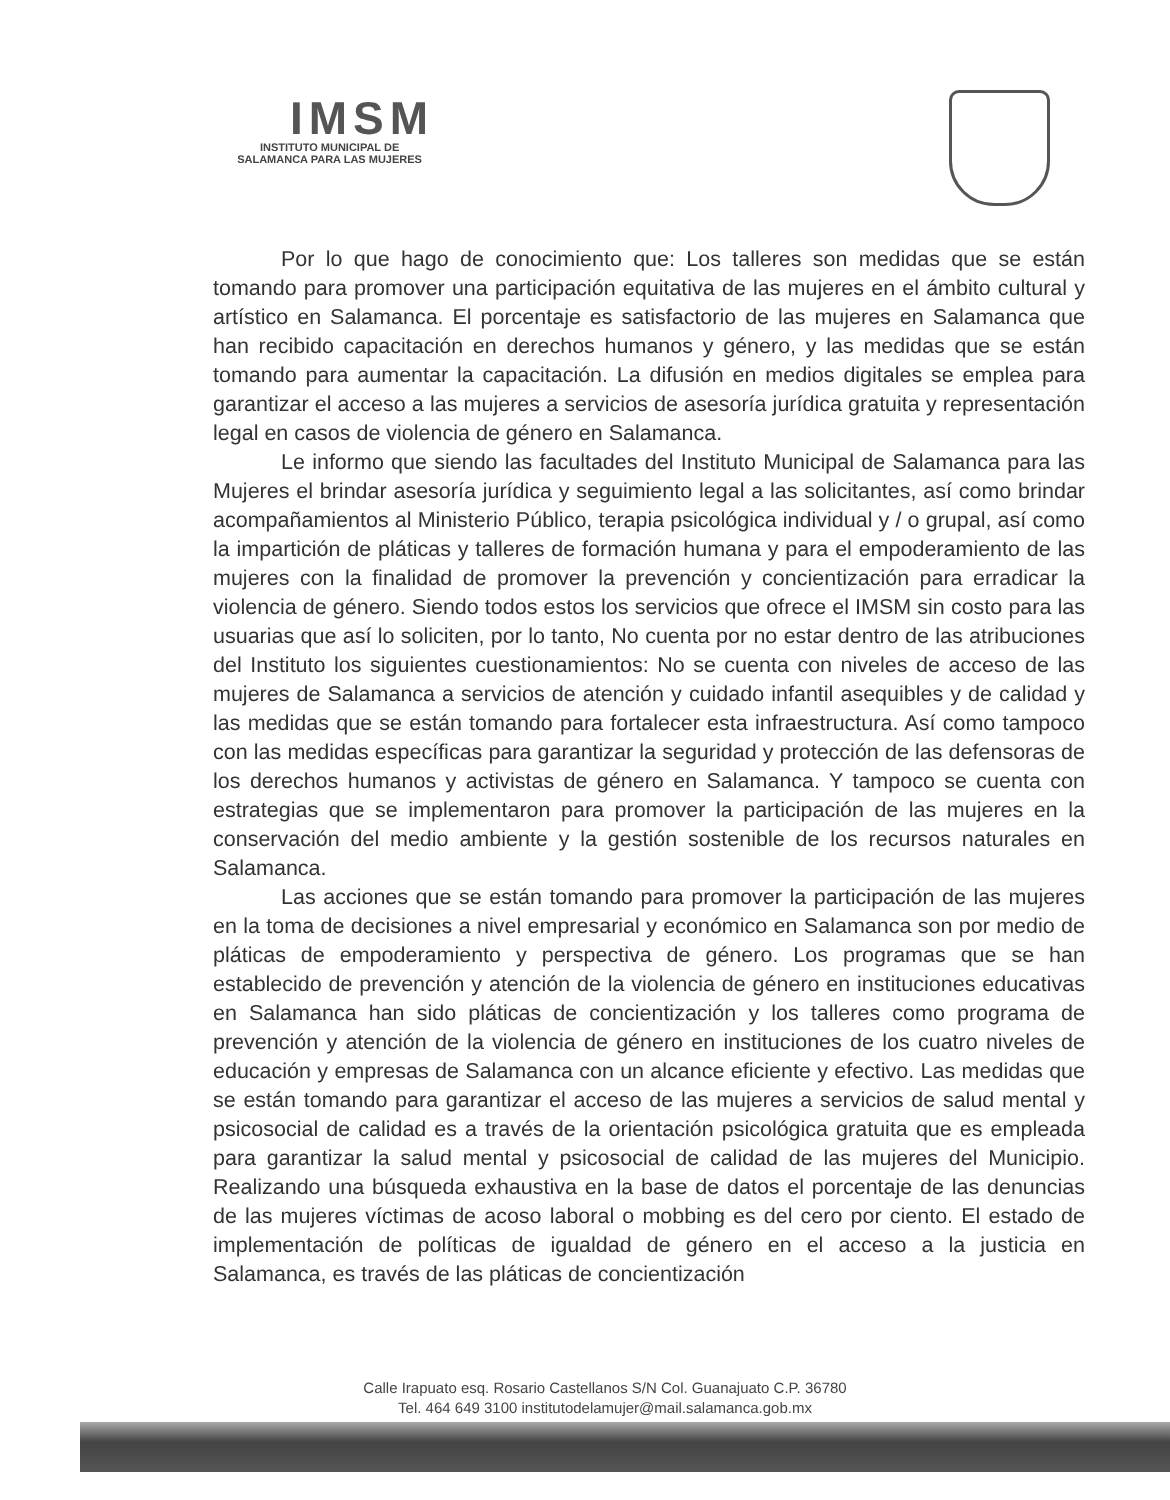IMSM
INSTITUTO MUNICIPAL DE
SALAMANCA PARA LAS MUJERES
Por lo que hago de conocimiento que: Los talleres son medidas que se están tomando para promover una participación equitativa de las mujeres en el ámbito cultural y artístico en Salamanca. El porcentaje es satisfactorio de las mujeres en Salamanca que han recibido capacitación en derechos humanos y género, y las medidas que se están tomando para aumentar la capacitación. La difusión en medios digitales se emplea para garantizar el acceso a las mujeres a servicios de asesoría jurídica gratuita y representación legal en casos de violencia de género en Salamanca.
Le informo que siendo las facultades del Instituto Municipal de Salamanca para las Mujeres el brindar asesoría jurídica y seguimiento legal a las solicitantes, así como brindar acompañamientos al Ministerio Público, terapia psicológica individual y / o grupal, así como la impartición de pláticas y talleres de formación humana y para el empoderamiento de las mujeres con la finalidad de promover la prevención y concientización para erradicar la violencia de género. Siendo todos estos los servicios que ofrece el IMSM sin costo para las usuarias que así lo soliciten, por lo tanto, No cuenta por no estar dentro de las atribuciones del Instituto los siguientes cuestionamientos: No se cuenta con niveles de acceso de las mujeres de Salamanca a servicios de atención y cuidado infantil asequibles y de calidad y las medidas que se están tomando para fortalecer esta infraestructura. Así como tampoco con las medidas específicas para garantizar la seguridad y protección de las defensoras de los derechos humanos y activistas de género en Salamanca. Y tampoco se cuenta con estrategias que se implementaron para promover la participación de las mujeres en la conservación del medio ambiente y la gestión sostenible de los recursos naturales en Salamanca.
Las acciones que se están tomando para promover la participación de las mujeres en la toma de decisiones a nivel empresarial y económico en Salamanca son por medio de pláticas de empoderamiento y perspectiva de género. Los programas que se han establecido de prevención y atención de la violencia de género en instituciones educativas en Salamanca han sido pláticas de concientización y los talleres como programa de prevención y atención de la violencia de género en instituciones de los cuatro niveles de educación y empresas de Salamanca con un alcance eficiente y efectivo. Las medidas que se están tomando para garantizar el acceso de las mujeres a servicios de salud mental y psicosocial de calidad es a través de la orientación psicológica gratuita que es empleada para garantizar la salud mental y psicosocial de calidad de las mujeres del Municipio. Realizando una búsqueda exhaustiva en la base de datos el porcentaje de las denuncias de las mujeres víctimas de acoso laboral o mobbing es del cero por ciento. El estado de implementación de políticas de igualdad de género en el acceso a la justicia en Salamanca, es través de las pláticas de concientización
Calle Irapuato esq. Rosario Castellanos S/N Col. Guanajuato C.P. 36780
Tel. 464 649 3100 institutodelamujer@mail.salamanca.gob.mx